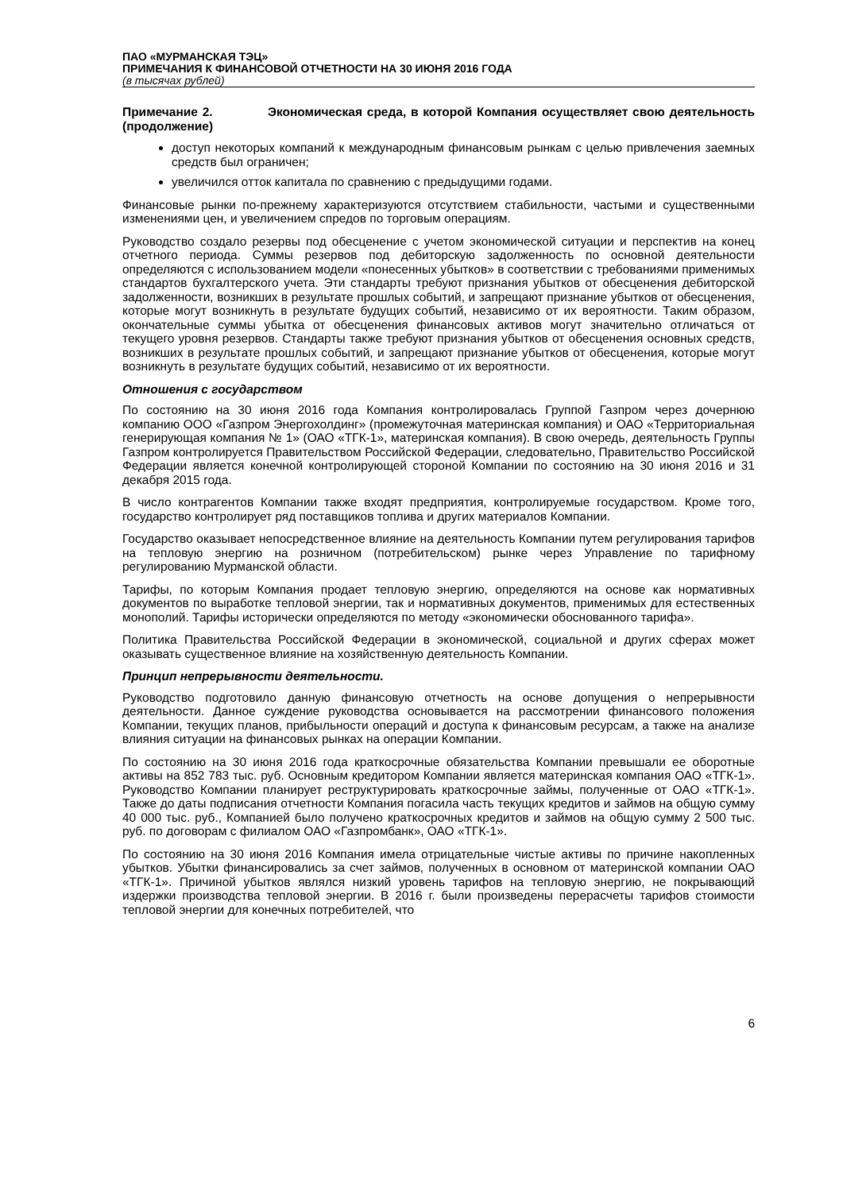ПАО «МУРМАНСКАЯ ТЭЦ»
ПРИМЕЧАНИЯ К ФИНАНСОВОЙ ОТЧЕТНОСТИ НА 30 ИЮНЯ 2016 ГОДА
(в тысячах рублей)
Примечание 2. Экономическая среда, в которой Компания осуществляет свою деятельность (продолжение)
доступ некоторых компаний к международным финансовым рынкам с целью привлечения заемных средств был ограничен;
увеличился отток капитала по сравнению с предыдущими годами.
Финансовые рынки по-прежнему характеризуются отсутствием стабильности, частыми и существенными изменениями цен, и увеличением спредов по торговым операциям.
Руководство создало резервы под обесценение с учетом экономической ситуации и перспектив на конец отчетного периода. Суммы резервов под дебиторскую задолженность по основной деятельности определяются с использованием модели «понесенных убытков» в соответствии с требованиями применимых стандартов бухгалтерского учета. Эти стандарты требуют признания убытков от обесценения дебиторской задолженности, возникших в результате прошлых событий, и запрещают признание убытков от обесценения, которые могут возникнуть в результате будущих событий, независимо от их вероятности. Таким образом, окончательные суммы убытка от обесценения финансовых активов могут значительно отличаться от текущего уровня резервов. Стандарты также требуют признания убытков от обесценения основных средств, возникших в результате прошлых событий, и запрещают признание убытков от обесценения, которые могут возникнуть в результате будущих событий, независимо от их вероятности.
Отношения с государством
По состоянию на 30 июня 2016 года Компания контролировалась Группой Газпром через дочернюю компанию ООО «Газпром Энергохолдинг» (промежуточная материнская компания) и ОАО «Территориальная генерирующая компания № 1» (ОАО «ТГК-1», материнская компания). В свою очередь, деятельность Группы Газпром контролируется Правительством Российской Федерации, следовательно, Правительство Российской Федерации является конечной контролирующей стороной Компании по состоянию на 30 июня 2016 и 31 декабря 2015 года.
В число контрагентов Компании также входят предприятия, контролируемые государством. Кроме того, государство контролирует ряд поставщиков топлива и других материалов Компании.
Государство оказывает непосредственное влияние на деятельность Компании путем регулирования тарифов на тепловую энергию на розничном (потребительском) рынке через Управление по тарифному регулированию Мурманской области.
Тарифы, по которым Компания продает тепловую энергию, определяются на основе как нормативных документов по выработке тепловой энергии, так и нормативных документов, применимых для естественных монополий. Тарифы исторически определяются по методу «экономически обоснованного тарифа».
Политика Правительства Российской Федерации в экономической, социальной и других сферах может оказывать существенное влияние на хозяйственную деятельность Компании.
Принцип непрерывности деятельности.
Руководство подготовило данную финансовую отчетность на основе допущения о непрерывности деятельности. Данное суждение руководства основывается на рассмотрении финансового положения Компании, текущих планов, прибыльности операций и доступа к финансовым ресурсам, а также на анализе влияния ситуации на финансовых рынках на операции Компании.
По состоянию на 30 июня 2016 года краткосрочные обязательства Компании превышали ее оборотные активы на 852 783 тыс. руб. Основным кредитором Компании является материнская компания ОАО «ТГК-1». Руководство Компании планирует реструктурировать краткосрочные займы, полученные от ОАО «ТГК-1». Также до даты подписания отчетности Компания погасила часть текущих кредитов и займов на общую сумму 40 000 тыс. руб., Компанией было получено краткосрочных кредитов и займов на общую сумму 2 500 тыс. руб. по договорам с филиалом ОАО «Газпромбанк», ОАО «ТГК-1».
По состоянию на 30 июня 2016 Компания имела отрицательные чистые активы по причине накопленных убытков. Убытки финансировались за счет займов, полученных в основном от материнской компании ОАО «ТГК-1». Причиной убытков являлся низкий уровень тарифов на тепловую энергию, не покрывающий издержки производства тепловой энергии. В 2016 г. были произведены перерасчеты тарифов стоимости тепловой энергии для конечных потребителей, что
6